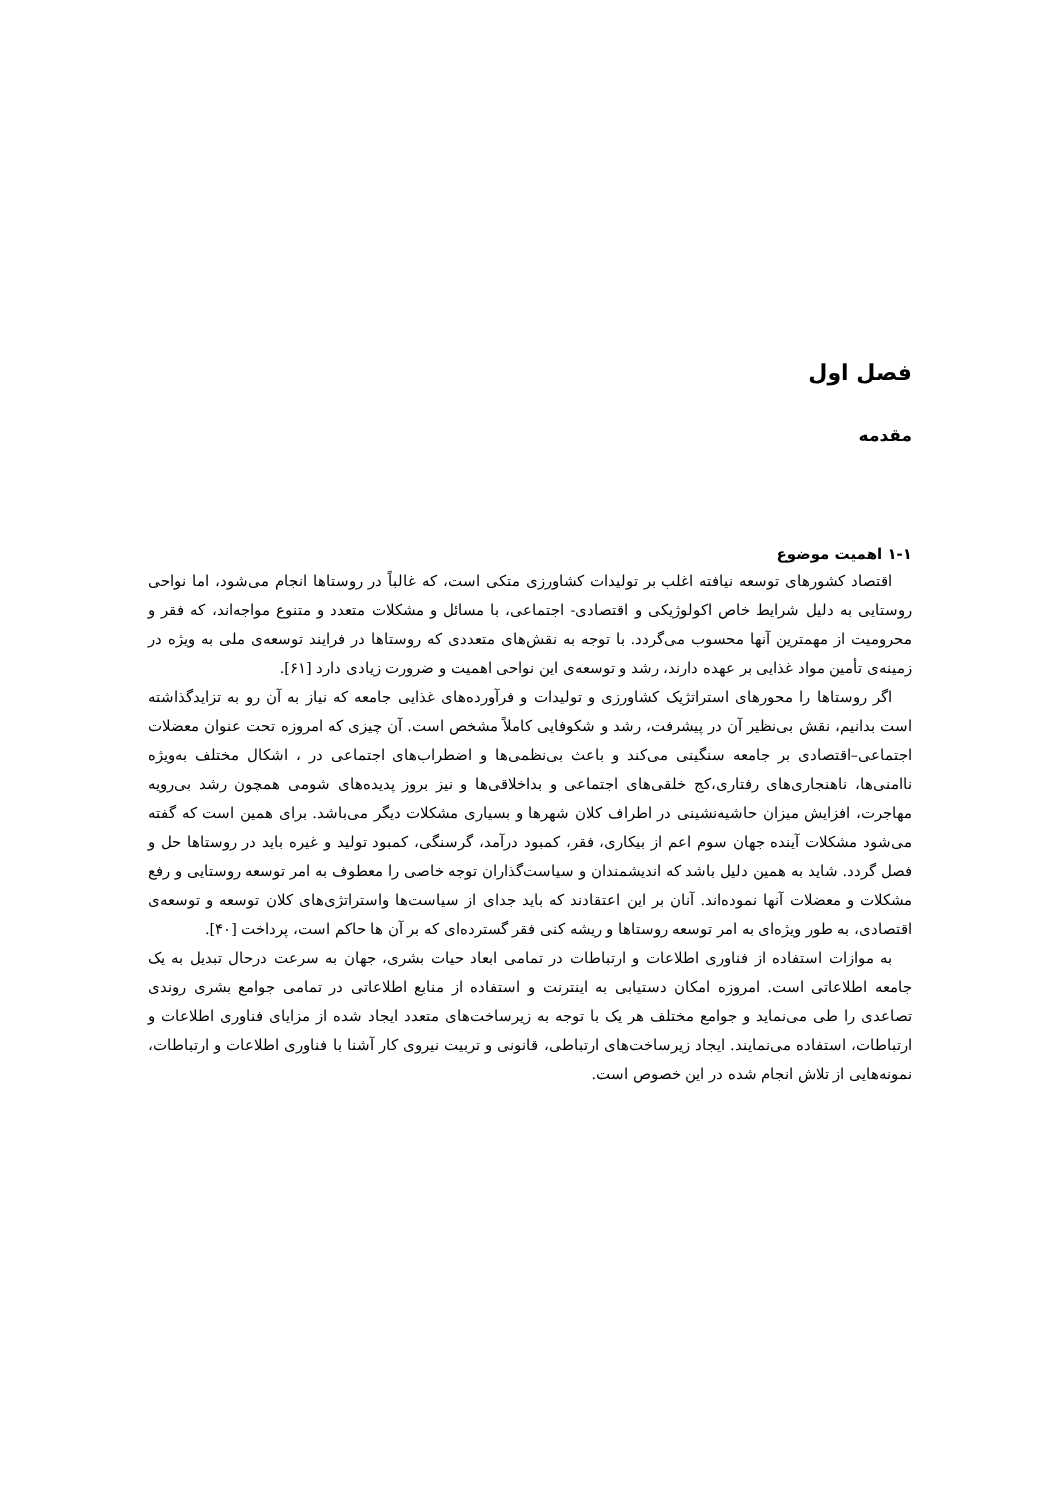فصل اول
مقدمه
۱-۱ اهمیت موضوع
اقتصاد کشورهای توسعه نیافته اغلب بر تولیدات کشاورزی متکی است، که غالباً در روستاها انجام می‌شود، اما نواحی روستایی به دلیل شرایط خاص اکولوژیکی و اقتصادی- اجتماعی، با مسائل و مشکلات متعدد و متنوع مواجه‌اند، که فقر و محرومیت از مهمترین آنها محسوب می‌گردد. با توجه به نقش‌های متعددی که روستاها در فرایند توسعه‌ی ملی به ویژه در زمینه‌ی تأمین مواد غذایی بر عهده دارند، رشد و توسعه‌ی این نواحی اهمیت و ضرورت زیادی دارد [۶۱].
اگر روستاها را محورهای استراتژیک کشاورزی و تولیدات و فرآورده‌های غذایی جامعه که نیاز به آن رو به تزایدگذاشته است بدانیم، نقش بی‌نظیر آن در پیشرفت، رشد و شکوفایی کاملاً مشخص است. آن چیزی که امروزه تحت عنوان معضلات اجتماعی–اقتصادی بر جامعه سنگینی می‌کند و باعث بی‌نظمی‌ها و اضطراب‌های اجتماعی در ، اشکال مختلف به‌ویژه ناامنی‌ها، ناهنجاری‌های رفتاری،کج خلقی‌های اجتماعی و بداخلاقی‌ها و نیز بروز پدیده‌های شومی همچون رشد بی‌رویه مهاجرت، افزایش میزان حاشیه‌نشینی در اطراف کلان شهرها و بسیاری مشکلات دیگر می‌باشد. برای همین است که گفته می‌شود مشکلات آینده جهان سوم اعم از بیکاری، فقر، کمبود درآمد، گرسنگی، کمبود تولید و غیره باید در روستاها حل و فصل گردد. شاید به همین دلیل باشد که اندیشمندان و سیاست‌گذاران توجه خاصی را معطوف به امر توسعه روستایی و رفع مشکلات و معضلات آنها نموده‌اند. آنان بر این اعتقادند که باید جدای از سیاست‌ها واستراتژی‌های کلان توسعه و توسعه‌ی اقتصادی، به طور ویژه‌ای به امر توسعه روستاها و ریشه کنی فقر گسترده‌ای که بر آن ها حاکم است، پرداخت [۴۰].
به موازات استفاده از فناوری اطلاعات و ارتباطات در تمامی ابعاد حیات بشری، جهان به سرعت درحال تبدیل به یک جامعه اطلاعاتی است. امروزه امکان دستیابی به اینترنت و استفاده از منابع اطلاعاتی در تمامی جوامع بشری روندی تصاعدی را طی می‌نماید و جوامع مختلف هر یک با توجه به زیرساخت‌های متعدد ایجاد شده از مزایای فناوری اطلاعات و ارتباطات، استفاده می‌نمایند. ایجاد زیرساخت‌های ارتباطی، قانونی و تربیت نیروی کار آشنا با فناوری اطلاعات و ارتباطات، نمونه‌هایی از تلاش انجام شده در این خصوص است.